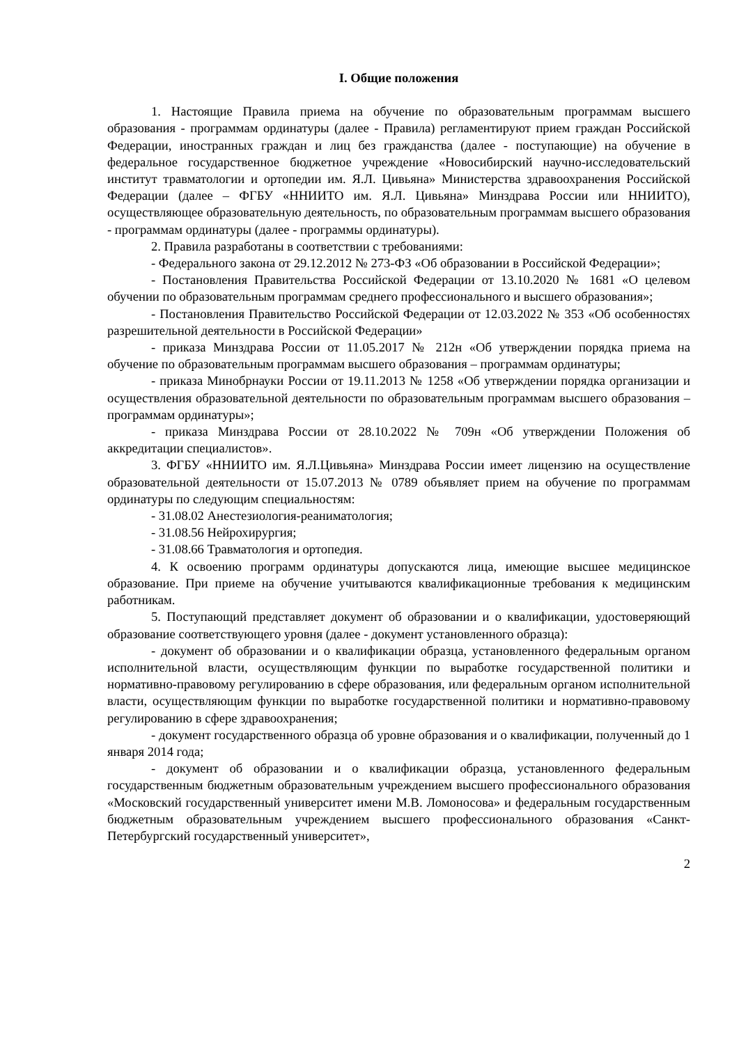I. Общие положения
1. Настоящие Правила приема на обучение по образовательным программам высшего образования - программам ординатуры (далее - Правила) регламентируют прием граждан Российской Федерации, иностранных граждан и лиц без гражданства (далее - поступающие) на обучение в федеральное государственное бюджетное учреждение «Новосибирский научно-исследовательский институт травматологии и ортопедии им. Я.Л. Цивьяна» Министерства здравоохранения Российской Федерации (далее – ФГБУ «ННИИТО им. Я.Л. Цивьяна» Минздрава России или ННИИТО), осуществляющее образовательную деятельность, по образовательным программам высшего образования - программам ординатуры (далее - программы ординатуры).
2. Правила разработаны в соответствии с требованиями:
- Федерального закона от 29.12.2012 № 273-ФЗ «Об образовании в Российской Федерации»;
- Постановления Правительства Российской Федерации от 13.10.2020 № 1681 «О целевом обучении по образовательным программам среднего профессионального и высшего образования»;
- Постановления Правительство Российской Федерации от 12.03.2022 № 353 «Об особенностях разрешительной деятельности в Российской Федерации»
- приказа Минздрава России от 11.05.2017 № 212н «Об утверждении порядка приема на обучение по образовательным программам высшего образования – программам ординатуры;
- приказа Минобрнауки России от 19.11.2013 № 1258 «Об утверждении порядка организации и осуществления образовательной деятельности по образовательным программам высшего образования – программам ординатуры»;
- приказа Минздрава России от 28.10.2022 № 709н «Об утверждении Положения об аккредитации специалистов».
3. ФГБУ «ННИИТО им. Я.Л.Цивьяна» Минздрава России имеет лицензию на осуществление образовательной деятельности от 15.07.2013 № 0789 объявляет прием на обучение по программам ординатуры по следующим специальностям:
- 31.08.02 Анестезиология-реаниматология;
- 31.08.56 Нейрохирургия;
- 31.08.66 Травматология и ортопедия.
4. К освоению программ ординатуры допускаются лица, имеющие высшее медицинское образование. При приеме на обучение учитываются квалификационные требования к медицинским работникам.
5. Поступающий представляет документ об образовании и о квалификации, удостоверяющий образование соответствующего уровня (далее - документ установленного образца):
- документ об образовании и о квалификации образца, установленного федеральным органом исполнительной власти, осуществляющим функции по выработке государственной политики и нормативно-правовому регулированию в сфере образования, или федеральным органом исполнительной власти, осуществляющим функции по выработке государственной политики и нормативно-правовому регулированию в сфере здравоохранения;
- документ государственного образца об уровне образования и о квалификации, полученный до 1 января 2014 года;
- документ об образовании и о квалификации образца, установленного федеральным государственным бюджетным образовательным учреждением высшего профессионального образования «Московский государственный университет имени М.В. Ломоносова» и федеральным государственным бюджетным образовательным учреждением высшего профессионального образования «Санкт-Петербургский государственный университет»,
2